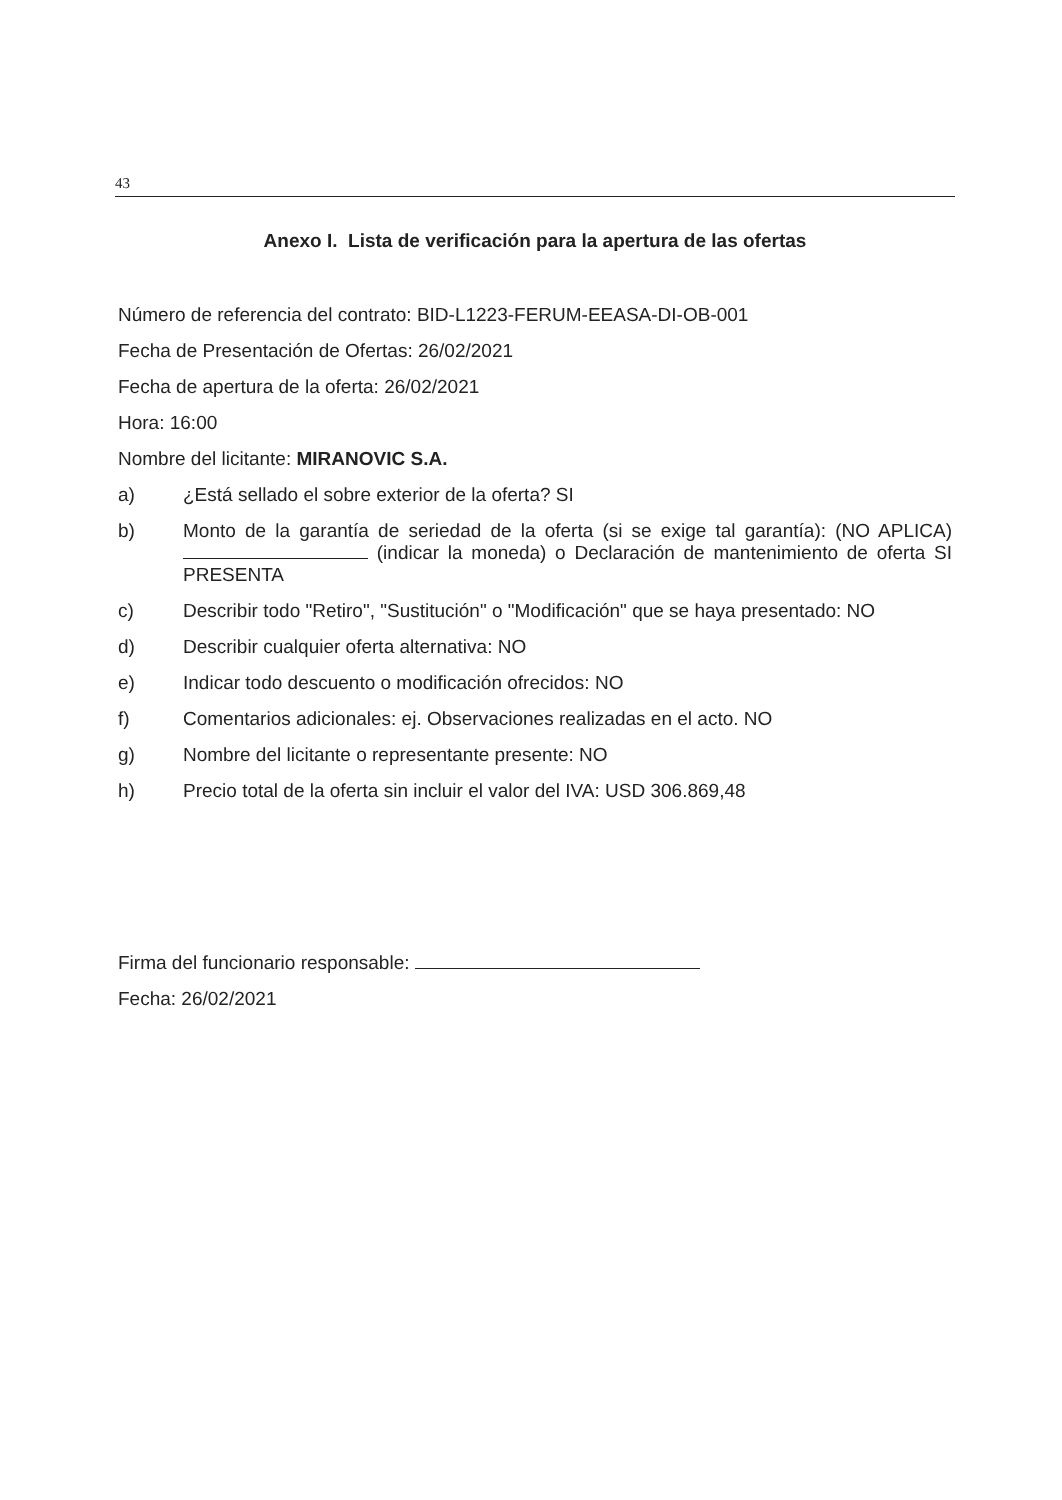43
Anexo I. Lista de verificación para la apertura de las ofertas
Número de referencia del contrato: BID-L1223-FERUM-EEASA-DI-OB-001
Fecha de Presentación de Ofertas: 26/02/2021
Fecha de apertura de la oferta: 26/02/2021
Hora: 16:00
Nombre del licitante: MIRANOVIC S.A.
a) ¿Está sellado el sobre exterior de la oferta? SI
b) Monto de la garantía de seriedad de la oferta (si se exige tal garantía): (NO APLICA) (indicar la moneda) o Declaración de mantenimiento de oferta SI PRESENTA
c) Describir todo "Retiro", "Sustitución" o "Modificación" que se haya presentado: NO
d) Describir cualquier oferta alternativa: NO
e) Indicar todo descuento o modificación ofrecidos: NO
f) Comentarios adicionales: ej. Observaciones realizadas en el acto. NO
g) Nombre del licitante o representante presente: NO
h) Precio total de la oferta sin incluir el valor del IVA: USD 306.869,48
Firma del funcionario responsable:
Fecha: 26/02/2021